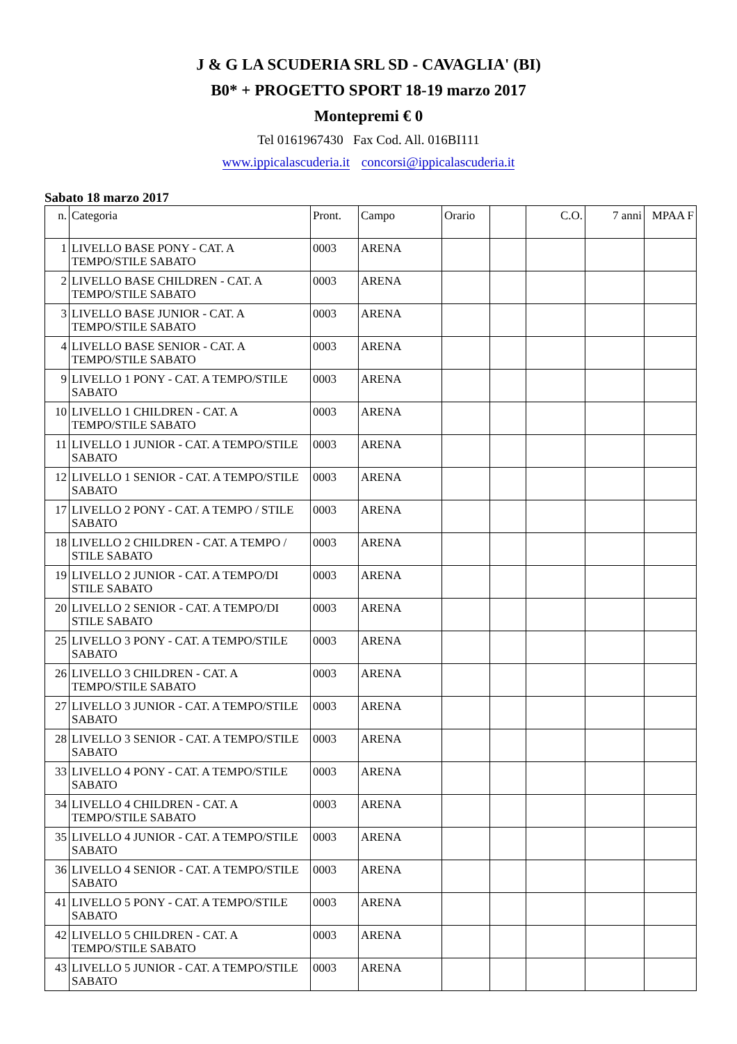J & G LA SCUDERIA SRL SD - CAVAGLIA' (BI)
B0* + PROGETTO SPORT 18-19 marzo 2017
Montepremi € 0
Tel 0161967430 Fax Cod. All. 016BI111
www.ippicalascuderia.it concorsi@ippicalascuderia.it
Sabato 18 marzo 2017
| n. | Categoria | Pront. | Campo | Orario | | C.O. | 7 anni | MPAA F |
| --- | --- | --- | --- | --- | --- | --- | --- | --- |
| 1 | LIVELLO BASE PONY - CAT. A TEMPO/STILE SABATO | 0003 | ARENA | | | | | |
| 2 | LIVELLO BASE CHILDREN - CAT. A TEMPO/STILE SABATO | 0003 | ARENA | | | | | |
| 3 | LIVELLO BASE JUNIOR - CAT. A TEMPO/STILE SABATO | 0003 | ARENA | | | | | |
| 4 | LIVELLO BASE SENIOR - CAT. A TEMPO/STILE SABATO | 0003 | ARENA | | | | | |
| 9 | LIVELLO 1 PONY - CAT. A TEMPO/STILE SABATO | 0003 | ARENA | | | | | |
| 10 | LIVELLO 1 CHILDREN - CAT. A TEMPO/STILE SABATO | 0003 | ARENA | | | | | |
| 11 | LIVELLO 1 JUNIOR - CAT. A TEMPO/STILE SABATO | 0003 | ARENA | | | | | |
| 12 | LIVELLO 1 SENIOR - CAT. A TEMPO/STILE SABATO | 0003 | ARENA | | | | | |
| 17 | LIVELLO 2 PONY - CAT. A TEMPO / STILE SABATO | 0003 | ARENA | | | | | |
| 18 | LIVELLO 2 CHILDREN - CAT. A TEMPO / STILE SABATO | 0003 | ARENA | | | | | |
| 19 | LIVELLO 2 JUNIOR - CAT. A TEMPO/DI STILE SABATO | 0003 | ARENA | | | | | |
| 20 | LIVELLO 2 SENIOR - CAT. A TEMPO/DI STILE SABATO | 0003 | ARENA | | | | | |
| 25 | LIVELLO 3 PONY - CAT. A TEMPO/STILE SABATO | 0003 | ARENA | | | | | |
| 26 | LIVELLO 3 CHILDREN - CAT. A TEMPO/STILE SABATO | 0003 | ARENA | | | | | |
| 27 | LIVELLO 3 JUNIOR - CAT. A TEMPO/STILE SABATO | 0003 | ARENA | | | | | |
| 28 | LIVELLO 3 SENIOR - CAT. A TEMPO/STILE SABATO | 0003 | ARENA | | | | | |
| 33 | LIVELLO 4 PONY - CAT. A TEMPO/STILE SABATO | 0003 | ARENA | | | | | |
| 34 | LIVELLO 4 CHILDREN - CAT. A TEMPO/STILE SABATO | 0003 | ARENA | | | | | |
| 35 | LIVELLO 4 JUNIOR - CAT. A TEMPO/STILE SABATO | 0003 | ARENA | | | | | |
| 36 | LIVELLO 4 SENIOR - CAT. A TEMPO/STILE SABATO | 0003 | ARENA | | | | | |
| 41 | LIVELLO 5 PONY - CAT. A TEMPO/STILE SABATO | 0003 | ARENA | | | | | |
| 42 | LIVELLO 5 CHILDREN - CAT. A TEMPO/STILE SABATO | 0003 | ARENA | | | | | |
| 43 | LIVELLO 5 JUNIOR - CAT. A TEMPO/STILE SABATO | 0003 | ARENA | | | | | |